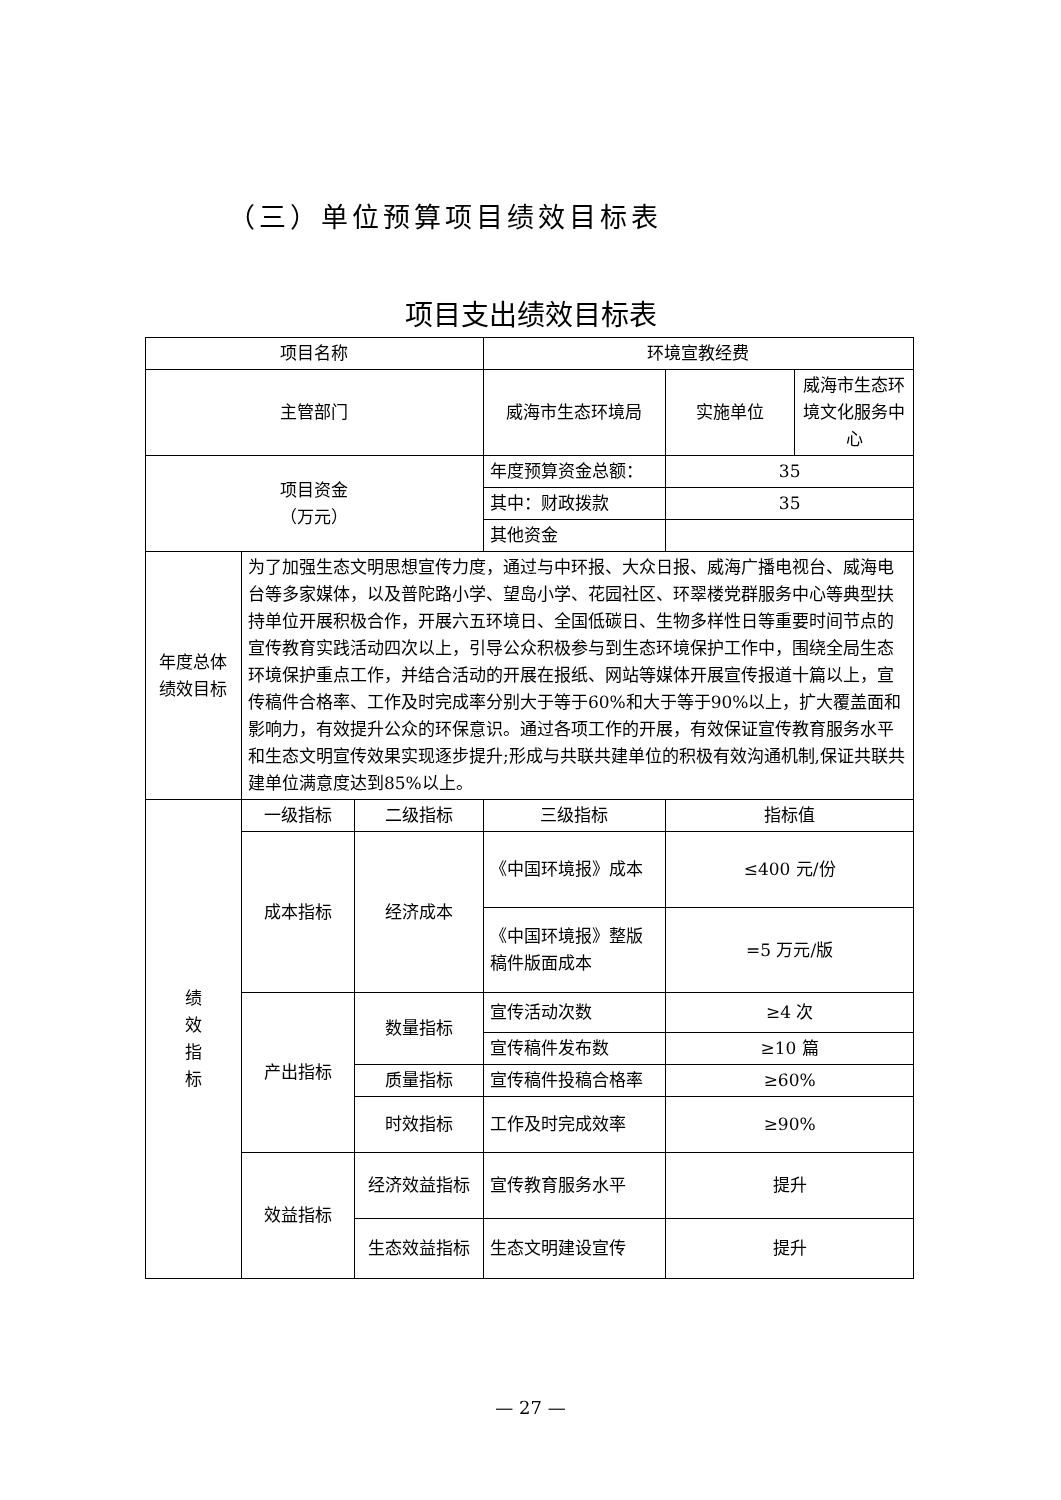（三）单位预算项目绩效目标表
项目支出绩效目标表
| 项目名称 | | | 环境宣教经费 | | |
| 主管部门 | | | 威海市生态环境局 | 实施单位 | 威海市生态环境文化服务中心 |
| 项目资金 （万元） | | | 年度预算资金总额： | 35 | |
| | | | 其中：财政拨款 | 35 | |
| | | | 其他资金 | | |
| 年度总体绩效目标 | 为了加强生态文明思想宣传力度，通过与中环报、大众日报、威海广播电视台、威海电台等多家媒体，以及普陀路小学、望岛小学、花园社区、环翠楼党群服务中心等典型扶持单位开展积极合作，开展六五环境日、全国低碳日、生物多样性日等重要时间节点的宣传教育实践活动四次以上，引导公众积极参与到生态环境保护工作中，围绕全局生态环境保护重点工作，并结合活动的开展在报纸、网站等媒体开展宣传报道十篇以上，宣传稿件合格率、工作及时完成率分别大于等于60%和大于等于90%以上，扩大覆盖面和影响力，有效提升公众的环保意识。通过各项工作的开展，有效保证宣传教育服务水平和生态文明宣传效果实现逐步提升;形成与共联共建单位的积极有效沟通机制,保证共联共建单位满意度达到85%以上。 | | | | |
| 绩 效 指 标 | 一级指标 | 二级指标 | 三级指标 | 指标值 | |
| | 成本指标 | 经济成本 | 《中国环境报》成本 | ≤400 元/份 | |
| | | | 《中国环境报》整版稿件版面成本 | =5 万元/版 | |
| | 产出指标 | 数量指标 | 宣传活动次数 | ≥4 次 | |
| | | | 宣传稿件发布数 | ≥10 篇 | |
| | | 质量指标 | 宣传稿件投稿合格率 | ≥60% | |
| | | 时效指标 | 工作及时完成效率 | ≥90% | |
| | 效益指标 | 经济效益指标 | 宣传教育服务水平 | 提升 | |
| | | 生态效益指标 | 生态文明建设宣传 | 提升 | |
— 27 —